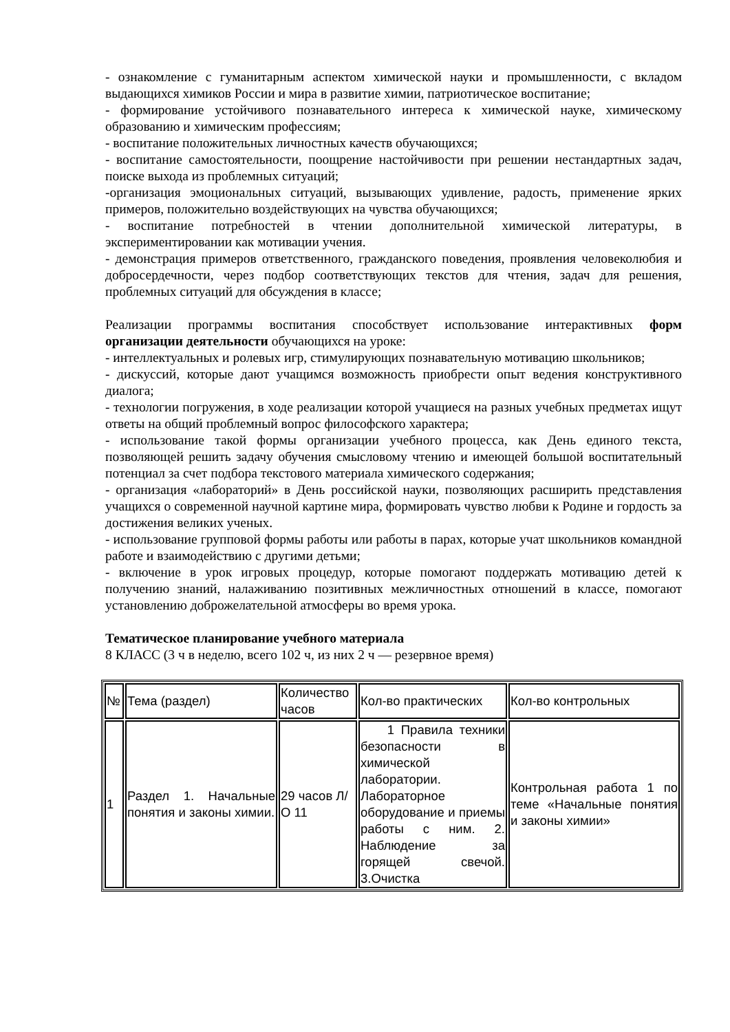- ознакомление с гуманитарным аспектом химической науки и промышленности, с вкладом выдающихся химиков России и мира в развитие химии, патриотическое воспитание;
- формирование устойчивого познавательного интереса к химической науке, химическому образованию и химическим профессиям;
- воспитание положительных личностных качеств обучающихся;
- воспитание самостоятельности, поощрение настойчивости при решении нестандартных задач, поиске выхода из проблемных ситуаций;
-организация эмоциональных ситуаций, вызывающих удивление, радость, применение ярких примеров, положительно воздействующих на чувства обучающихся;
- воспитание потребностей в чтении дополнительной химической литературы, в экспериментировании как мотивации учения.
- демонстрация примеров ответственного, гражданского поведения, проявления человеколюбия и добросердечности, через подбор соответствующих текстов для чтения, задач для решения, проблемных ситуаций для обсуждения в классе;
Реализации программы воспитания способствует использование интерактивных форм организации деятельности обучающихся на уроке:
- интеллектуальных и ролевых игр, стимулирующих познавательную мотивацию школьников;
- дискуссий, которые дают учащимся возможность приобрести опыт ведения конструктивного диалога;
- технологии погружения, в ходе реализации которой учащиеся на разных учебных предметах ищут ответы на общий проблемный вопрос философского характера;
- использование такой формы организации учебного процесса, как День единого текста, позволяющей решить задачу обучения смысловому чтению и имеющей большой воспитательный потенциал за счет подбора текстового материала химического содержания;
- организация «лабораторий» в День российской науки, позволяющих расширить представления учащихся о современной научной картине мира, формировать чувство любви к Родине и гордость за достижения великих ученых.
- использование групповой формы работы или работы в парах, которые учат школьников командной работе и взаимодействию с другими детьми;
- включение в урок игровых процедур, которые помогают поддержать мотивацию детей к получению знаний, налаживанию позитивных межличностных отношений в классе, помогают установлению доброжелательной атмосферы во время урока.
Тематическое планирование учебного материала
8 КЛАСС (3 ч в неделю, всего 102 ч, из них 2 ч ― резервное время)
| № | Тема (раздел) | Количество часов | Кол-во практических | Кол-во контрольных |
| 1 | Раздел 1. Начальные понятия и законы химии. | 29 часов Л/О 11 | 1 Правила техники безопасности в химической лаборатории. Лабораторное оборудование и приемы работы с ним. 2. Наблюдение за горящей свечой. 3.Очистка | Контрольная работа 1 по теме «Начальные понятия и законы химии» |